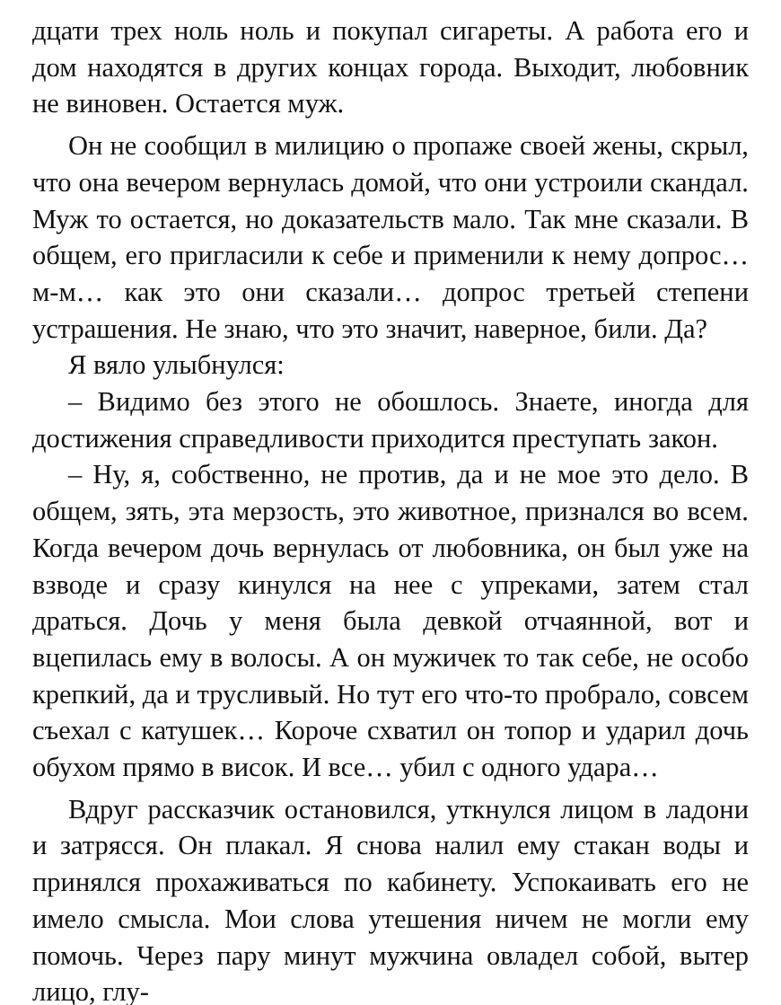дцати трех ноль ноль и покупал сигареты. А работа его и дом находятся в других концах города. Выходит, любовник не виновен. Остается муж.
Он не сообщил в милицию о пропаже своей жены, скрыл, что она вечером вернулась домой, что они устроили скандал. Муж то остается, но доказательств мало. Так мне сказали. В общем, его пригласили к себе и применили к нему допрос… м-м… как это они сказали… допрос третьей степени устрашения. Не знаю, что это значит, наверное, били. Да?
Я вяло улыбнулся:
– Видимо без этого не обошлось. Знаете, иногда для достижения справедливости приходится преступать закон.
– Ну, я, собственно, не против, да и не мое это дело. В общем, зять, эта мерзость, это животное, признался во всем. Когда вечером дочь вернулась от любовника, он был уже на взводе и сразу кинулся на нее с упреками, затем стал драться. Дочь у меня была девкой отчаянной, вот и вцепилась ему в волосы. А он мужичек то так себе, не особо крепкий, да и трусливый. Но тут его что-то пробрало, совсем съехал с катушек… Короче схватил он топор и ударил дочь обухом прямо в висок. И все… убил с одного удара…
Вдруг рассказчик остановился, уткнулся лицом в ладони и затрясся. Он плакал. Я снова налил ему стакан воды и принялся прохаживаться по кабинету. Успокаивать его не имело смысла. Мои слова утешения ничем не могли ему помочь. Через пару минут мужчина овладел собой, вытер лицо, глу-